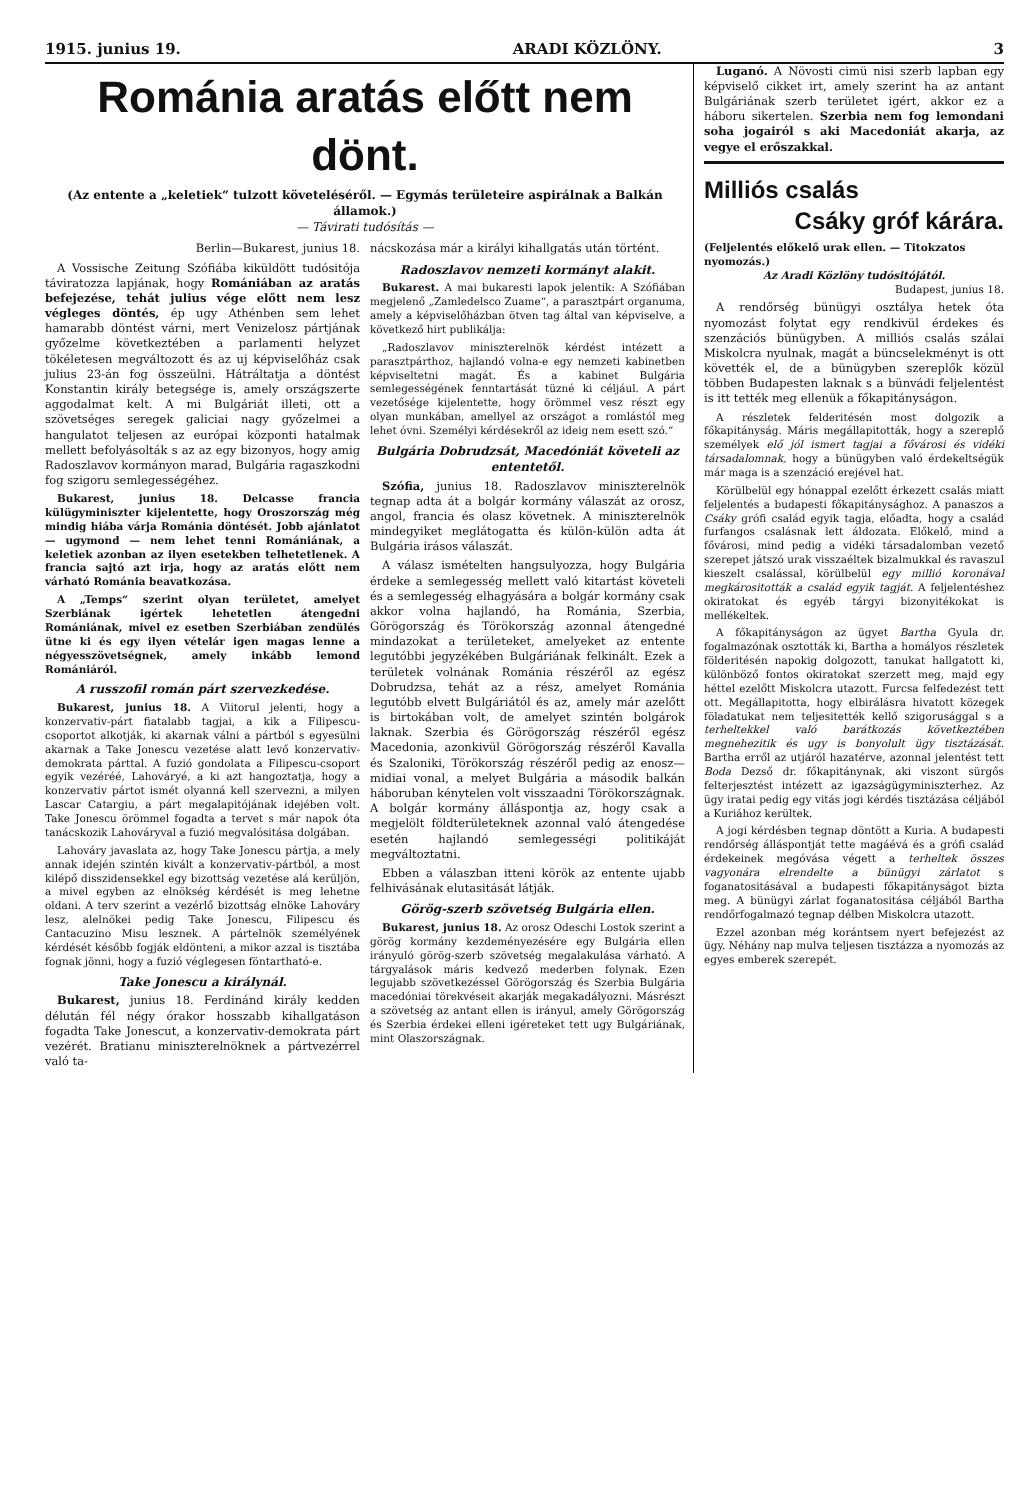1915. junius 19. ARADI KÖZLÖNY. 3
Románia aratás előtt nem dönt.
(Az entente a „keletiek“ tulzott követeléséről. — Egymás területeire aspirálnak a Balkán államok.)
— Távirati tudósítás —
Berlin—Bukarest, junius 18.
A Vossische Zeitung Szófiába kiküldött tudósitója táviratozza lapjának, hogy Romániában az aratás befejezése, tehát julius vége előtt nem lesz végleges döntés, ép ugy Athénben sem lehet hamarabb döntést várni, mert Venizelosz pártjának győzelme következtében a parlamenti helyzet tökéletesen megváltozott és az uj képviselőház csak julius 23-án fog összeülni. Hátráltatja a döntést Konstantin király betegsége is, amely országszerte aggodalmat kelt. A mi Bulgáriát illeti, ott a szövetséges seregek galiciai nagy győzelmei a hangulatot teljesen az európai központi hatalmak mellett befolyásolták s az az egy bizonyos, hogy amig Radoszlavov kormányon marad, Bulgária ragaszkodni fog szigoru semlegességéhez.
Bukarest, junius 18. Delcasse francia külügyminiszter kijelentette, hogy Oroszország még mindig hiába várja Románia döntését. Jobb ajánlatot — ugymond — nem lehet tenni Romániának, a keletiek azonban az ilyen esetekben telhetetlenek. A francia sajtó azt irja, hogy az aratás előtt nem várható Románia beavatkozása.
A „Temps“ szerint olyan területet, amelyet Szerbiának igértek lehetetlen átengedni Romániának, mivel ez esetben Szerbiában zendülés ütne ki és egy ilyen vételár igen magas lenne a négyesszövetségnek, amely inkább lemond Romániáról.
A russzofil román párt szervezkedése.
Bukarest, junius 18. A Viitorul jelenti, hogy a konzervativ-párt fiatalabb tagjai, a kik a Filipescu-csoportot alkotják, ki akarnak válni a pártból s egyesülni akarnak a Take Jonescu vezetése alatt levő konzervativ-demokrata párttal. A fuzió gondolata a Filipescu-csoport egyik vezéréé, Lahováryé, a ki azt hangoztatja, hogy a konzervativ pártot ismét olyanná kell szervezni, a milyen Lascar Catargiu, a párt megalapitójának idejében volt. Take Jonescu örömmel fogadta a tervet s már napok óta tanácskozik Lahováryval a fuzió megvalósitása dolgában.
Lahováry javaslata az, hogy Take Jonescu pártja, a mely annak idején szintén kivált a konzervativ-pártból, a most kilépő disszidensekkel egy bizottság vezetése alá kerüljön, a mivel egyben az elnökség kérdését is meg lehetne oldani. A terv szerint a vezérlő bizottság elnöke Lahováry lesz, alelnökei pedig Take Jonescu, Filipescu és Cantacuzino Misu lesznek. A pártelnök személyének kérdését később fogják eldönteni, a mikor azzal is tisztába fognak jönni, hogy a fuzió véglegesen föntartható-e.
Take Jonescu a királynál.
Bukarest, junius 18. Ferdinánd király kedden délután fél négy órakor hosszabb kihallgatáson fogadta Take Jonescut, a konzervativ-demokrata párt vezérét. Bratianu miniszterelnöknek a pártvezérrel való ta-
nácskozása már a királyi kihallgatás után történt.
Radoszlavov nemzeti kormányt alakit.
Bukarest. A mai bukaresti lapok jelentik: A Szófiában megjelenő „Zamledelsco Zuame“, a parasztpárt organuma, amely a képviselőházban ötven tag által van képviselve, a következő hirt publikálja:
„Radoszlavov miniszterelnök kérdést intézett a parasztpárthoz, hajlandó volna-e egy nemzeti kabinetben képviseltetni magát. És a kabinet Bulgária semlegességének fenntartását tüzné ki céljául. A párt vezetősége kijelentette, hogy örömmel vesz részt egy olyan munkában, amellyel az országot a romlástól meg lehet óvni. Személyi kérdésekről az ideig nem esett szó.“
Bulgária Dobrudzsát, Macedóniát követeli az ententetől.
Szófia, junius 18. Radoszlavov miniszterelnök tegnap adta át a bolgár kormány válaszát az orosz, angol, francia és olasz követnek. A miniszterelnök mindegyiket meglátogatta és külön-külön adta át Bulgária irásos válaszát.
A válasz ismételten hangsulyozza, hogy Bulgária érdeke a semlegesség mellett való kitartást követeli és a semlegesség elhagyására a bolgár kormány csak akkor volna hajlandó, ha Románia, Szerbia, Görögország és Törökország azonnal átengedné mindazokat a területeket, amelyeket az entente legutóbbi jegyzékében Bulgáriának felkinált. Ezek a területek volnának Románia részéről az egész Dobrudzsa, tehát az a rész, amelyet Románia legutóbb elvett Bulgáriától és az, amely már azelőtt is birtokában volt, de amelyet szintén bolgárok laknak. Szerbia és Görögország részéről egész Macedonia, azonkivül Görögország részéről Kavalla és Szaloniki, Törökország részéről pedig az enosz—midiai vonal, a melyet Bulgária a második balkán háboruban kénytelen volt visszaadni Törökországnak. A bolgár kormány álláspontja az, hogy csak a megjelölt földterületeknek azonnal való átengedése esetén hajlandó semlegességi politikáját megváltoztatni.
Ebben a válaszban itteni körök az entente ujabb felhivásának elutasitását látják.
Görög-szerb szövetség Bulgária ellen.
Bukarest, junius 18. Az orosz Odeschi Lostok szerint a görög kormány kezdeményezésére egy Bulgária ellen irányuló görög-szerb szövetség megalakulása várható. A tárgyalások máris kedvező mederben folynak. Ezen legujabb szövetkezéssel Görögország és Szerbia Bulgária macedóniai törekvéseit akarják megakadályozni. Másrészt a szövetség az antant ellen is irányul, amely Görögország és Szerbia érdekei elleni igéreteket tett ugy Bulgáriának, mint Olaszországnak.
Luganó. A Növosti cimü nisi szerb lapban egy képviselő cikket irt, amely szerint ha az antant Bulgáriának szerb területet igért, akkor ez a háboru sikertelen. Szerbia nem fog lemondani soha jogairól s aki Macedoniát akarja, az vegye el erőszakkal.
Milliós csalás
Csáky gróf kárára.
(Feljelentés előkelő urak ellen. — Titokzatos nyomozás.)
Az Aradi Közlöny tudósitójától.
Budapest, junius 18.
A rendőrség bünügyi osztálya hetek óta nyomozást folytat egy rendkivül érdekes és szenzációs bünügyben. A milliós csalás szálai Miskolcra nyulnak, magát a büncselekményt is ott követték el, de a bünügyben szereplők közül többen Budapesten laknak s a bünvádi feljelentést is itt tették meg ellenük a főkapitányságon.
A részletek felderitésén most dolgozik a főkapitányság. Máris megállapitották, hogy a szereplő személyek elő jól ismert tagjai a fővárosi és vidéki társadalomnak, hogy a bünügyben való érdekeltségük már maga is a szenzáció erejével hat.
Körülbelül egy hónappal ezelőtt érkezett csalás miatt feljelentés a budapesti főkapitánysághoz. A panaszos a Csáky grófi család egyik tagja, előadta, hogy a család furfangos csalásnak lett áldozata. Előkelő, mind a fővárosi, mind pedig a vidéki társadalomban vezető szerepet játszó urak visszaéltek bizalmukkal és ravaszul kieszelt csalással, körülbelül egy millió koronával megkárositották a család egyik tagját. A feljelentéshez okiratokat és egyéb tárgyi bizonyitékokat is mellékeltek.
A főkapitányságon az ügyet Bartha Gyula dr. fogalmazónak osztották ki, Bartha a homályos részletek földeritésén napokig dolgozott, tanukat hallgatott ki, különböző fontos okiratokat szerzett meg, majd egy héttel ezelőtt Miskolcra utazott. Furcsa felfedezést tett ott. Megállapitotta, hogy elbirálásra hivatott közegek föladatukat nem teljesitették kellő szigorusággal s a terheltekkel való barátkozás következtében megnehezitik és ugy is bonyolult ügy tisztázását. Bartha erről az utjáról hazatérve, azonnal jelentést tett Boda Dezső dr. főkapitánynak, aki viszont sürgős felterjesztést intézett az igazságügyminiszterhez. Az ügy iratai pedig egy vitás jogi kérdés tisztázása céljából a Kuriához kerültek.
A jogi kérdésben tegnap döntött a Kuria. A budapesti rendőrség álláspontját tette magáévá és a grófi család érdekeinek megóvása végett a terheltek összes vagyonára elrendelte a bünügyi zárlatot s foganatositásával a budapesti főkapitányságot bizta meg. A bünügyi zárlat foganatositása céljából Bartha rendőrfogalmazó tegnap délben Miskolcra utazott.
Ezzel azonban még korántsem nyert befejezést az ügy. Néhány nap mulva teljesen tisztázza a nyomozás az egyes emberek szerepét.